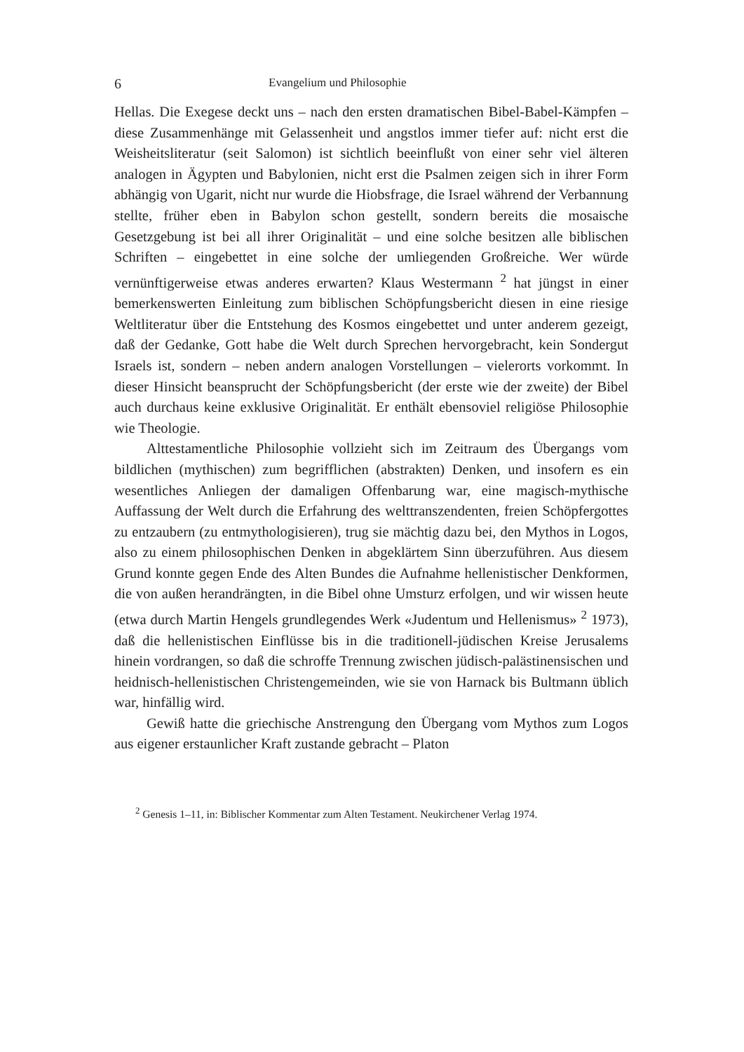6 Evangelium und Philosophie
Hellas. Die Exegese deckt uns – nach den ersten dramatischen Bibel-Babel-Kämpfen – diese Zusammenhänge mit Gelassenheit und angstlos immer tiefer auf: nicht erst die Weisheitsliteratur (seit Salomon) ist sichtlich beeinflußt von einer sehr viel älteren analogen in Ägypten und Babylonien, nicht erst die Psalmen zeigen sich in ihrer Form abhängig von Ugarit, nicht nur wurde die Hiobsfrage, die Israel während der Verbannung stellte, früher eben in Babylon schon gestellt, sondern bereits die mosaische Gesetzgebung ist bei all ihrer Originalität – und eine solche besitzen alle biblischen Schriften – eingebettet in eine solche der umliegenden Großreiche. Wer würde vernünftigerweise etwas anderes erwarten? Klaus Westermann <sup>2</sup> hat jüngst in einer bemerkenswerten Einleitung zum biblischen Schöpfungsbericht diesen in eine riesige Weltliteratur über die Entstehung des Kosmos eingebettet und unter anderem gezeigt, daß der Gedanke, Gott habe die Welt durch Sprechen hervorgebracht, kein Sondergut Israels ist, sondern – neben andern analogen Vorstellungen – vielerorts vorkommt. In dieser Hinsicht beansprucht der Schöpfungsbericht (der erste wie der zweite) der Bibel auch durchaus keine exklusive Originalität. Er enthält ebensoviel religiöse Philosophie wie Theologie.
Alttestamentliche Philosophie vollzieht sich im Zeitraum des Übergangs vom bildlichen (mythischen) zum begrifflichen (abstrakten) Denken, und insofern es ein wesentliches Anliegen der damaligen Offenbarung war, eine magisch-mythische Auffassung der Welt durch die Erfahrung des welttranszendenten, freien Schöpfergottes zu entzaubern (zu entmythologisieren), trug sie mächtig dazu bei, den Mythos in Logos, also zu einem philosophischen Denken in abgeklärtem Sinn überzuführen. Aus diesem Grund konnte gegen Ende des Alten Bundes die Aufnahme hellenistischer Denkformen, die von außen herandrängten, in die Bibel ohne Umsturz erfolgen, und wir wissen heute (etwa durch Martin Hengels grundlegendes Werk «Judentum und Hellenismus» <sup>2</sup> 1973), daß die hellenistischen Einflüsse bis in die traditionell-jüdischen Kreise Jerusalems hinein vordrangen, so daß die schroffe Trennung zwischen jüdisch-palästinensischen und heidnisch-hellenistischen Christengemeinden, wie sie von Harnack bis Bultmann üblich war, hinfällig wird.
Gewiß hatte die griechische Anstrengung den Übergang vom Mythos zum Logos aus eigener erstaunlicher Kraft zustande gebracht – Platon
<sup>2</sup> Genesis 1–11, in: Biblischer Kommentar zum Alten Testament. Neukirchener Verlag 1974.